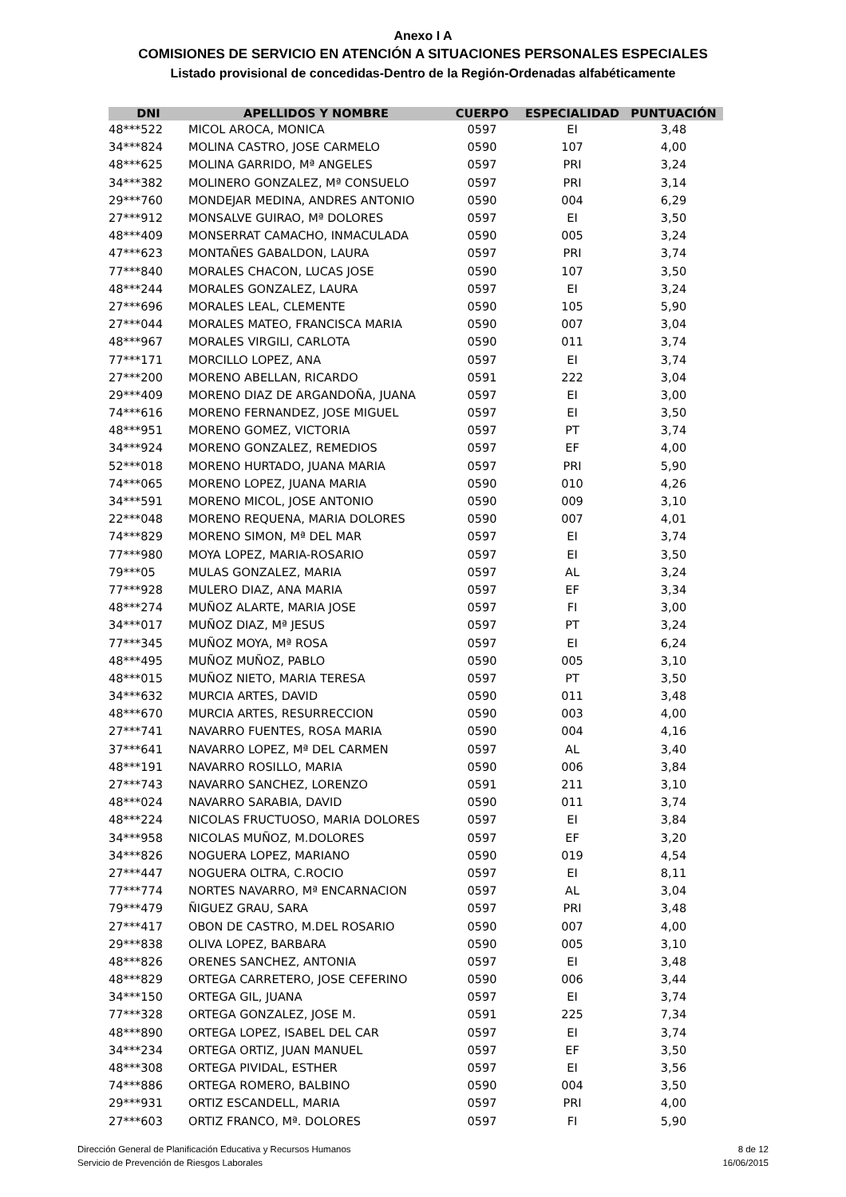Anexo I A
COMISIONES DE SERVICIO EN ATENCIÓN A SITUACIONES PERSONALES ESPECIALES
Listado provisional de concedidas-Dentro de la Región-Ordenadas alfabéticamente
| DNI | APELLIDOS Y NOMBRE | CUERPO | ESPECIALIDAD | PUNTUACIÓN |
| --- | --- | --- | --- | --- |
| 48***522 | MICOL AROCA, MONICA | 0597 | EI | 3,48 |
| 34***824 | MOLINA CASTRO, JOSE CARMELO | 0590 | 107 | 4,00 |
| 48***625 | MOLINA GARRIDO, Mª ANGELES | 0597 | PRI | 3,24 |
| 34***382 | MOLINERO GONZALEZ, Mª CONSUELO | 0597 | PRI | 3,14 |
| 29***760 | MONDEJAR MEDINA, ANDRES ANTONIO | 0590 | 004 | 6,29 |
| 27***912 | MONSALVE GUIRAO, Mª DOLORES | 0597 | EI | 3,50 |
| 48***409 | MONSERRAT CAMACHO, INMACULADA | 0590 | 005 | 3,24 |
| 47***623 | MONTAÑES GABALDON, LAURA | 0597 | PRI | 3,74 |
| 77***840 | MORALES CHACON, LUCAS JOSE | 0590 | 107 | 3,50 |
| 48***244 | MORALES GONZALEZ, LAURA | 0597 | EI | 3,24 |
| 27***696 | MORALES LEAL, CLEMENTE | 0590 | 105 | 5,90 |
| 27***044 | MORALES MATEO, FRANCISCA MARIA | 0590 | 007 | 3,04 |
| 48***967 | MORALES VIRGILI, CARLOTA | 0590 | 011 | 3,74 |
| 77***171 | MORCILLO LOPEZ, ANA | 0597 | EI | 3,74 |
| 27***200 | MORENO ABELLAN, RICARDO | 0591 | 222 | 3,04 |
| 29***409 | MORENO DIAZ DE ARGANDOÑA, JUANA | 0597 | EI | 3,00 |
| 74***616 | MORENO FERNANDEZ, JOSE MIGUEL | 0597 | EI | 3,50 |
| 48***951 | MORENO GOMEZ, VICTORIA | 0597 | PT | 3,74 |
| 34***924 | MORENO GONZALEZ, REMEDIOS | 0597 | EF | 4,00 |
| 52***018 | MORENO HURTADO, JUANA MARIA | 0597 | PRI | 5,90 |
| 74***065 | MORENO LOPEZ, JUANA MARIA | 0590 | 010 | 4,26 |
| 34***591 | MORENO MICOL, JOSE ANTONIO | 0590 | 009 | 3,10 |
| 22***048 | MORENO REQUENA, MARIA DOLORES | 0590 | 007 | 4,01 |
| 74***829 | MORENO SIMON, Mª DEL MAR | 0597 | EI | 3,74 |
| 77***980 | MOYA LOPEZ, MARIA-ROSARIO | 0597 | EI | 3,50 |
| 79***05 | MULAS GONZALEZ, MARIA | 0597 | AL | 3,24 |
| 77***928 | MULERO DIAZ, ANA MARIA | 0597 | EF | 3,34 |
| 48***274 | MUÑOZ ALARTE, MARIA JOSE | 0597 | FI | 3,00 |
| 34***017 | MUÑOZ DIAZ, Mª JESUS | 0597 | PT | 3,24 |
| 77***345 | MUÑOZ MOYA, Mª ROSA | 0597 | EI | 6,24 |
| 48***495 | MUÑOZ MUÑOZ, PABLO | 0590 | 005 | 3,10 |
| 48***015 | MUÑOZ NIETO, MARIA TERESA | 0597 | PT | 3,50 |
| 34***632 | MURCIA ARTES, DAVID | 0590 | 011 | 3,48 |
| 48***670 | MURCIA ARTES, RESURRECCION | 0590 | 003 | 4,00 |
| 27***741 | NAVARRO FUENTES, ROSA MARIA | 0590 | 004 | 4,16 |
| 37***641 | NAVARRO LOPEZ, Mª DEL CARMEN | 0597 | AL | 3,40 |
| 48***191 | NAVARRO ROSILLO, MARIA | 0590 | 006 | 3,84 |
| 27***743 | NAVARRO SANCHEZ, LORENZO | 0591 | 211 | 3,10 |
| 48***024 | NAVARRO SARABIA, DAVID | 0590 | 011 | 3,74 |
| 48***224 | NICOLAS FRUCTUOSO, MARIA DOLORES | 0597 | EI | 3,84 |
| 34***958 | NICOLAS MUÑOZ, M.DOLORES | 0597 | EF | 3,20 |
| 34***826 | NOGUERA LOPEZ, MARIANO | 0590 | 019 | 4,54 |
| 27***447 | NOGUERA OLTRA, C.ROCIO | 0597 | EI | 8,11 |
| 77***774 | NORTES NAVARRO, Mª ENCARNACION | 0597 | AL | 3,04 |
| 79***479 | ÑIGUEZ GRAU, SARA | 0597 | PRI | 3,48 |
| 27***417 | OBON DE CASTRO, M.DEL ROSARIO | 0590 | 007 | 4,00 |
| 29***838 | OLIVA LOPEZ, BARBARA | 0590 | 005 | 3,10 |
| 48***826 | ORENES SANCHEZ, ANTONIA | 0597 | EI | 3,48 |
| 48***829 | ORTEGA CARRETERO, JOSE CEFERINO | 0590 | 006 | 3,44 |
| 34***150 | ORTEGA GIL, JUANA | 0597 | EI | 3,74 |
| 77***328 | ORTEGA GONZALEZ, JOSE M. | 0591 | 225 | 7,34 |
| 48***890 | ORTEGA LOPEZ, ISABEL DEL CAR | 0597 | EI | 3,74 |
| 34***234 | ORTEGA ORTIZ, JUAN MANUEL | 0597 | EF | 3,50 |
| 48***308 | ORTEGA PIVIDAL, ESTHER | 0597 | EI | 3,56 |
| 74***886 | ORTEGA ROMERO, BALBINO | 0590 | 004 | 3,50 |
| 29***931 | ORTIZ ESCANDELL, MARIA | 0597 | PRI | 4,00 |
| 27***603 | ORTIZ FRANCO, Mª. DOLORES | 0597 | FI | 5,90 |
Dirección General de Planificación Educativa y Recursos Humanos
Servicio de Prevención de Riesgos Laborales
8 de 12
16/06/2015